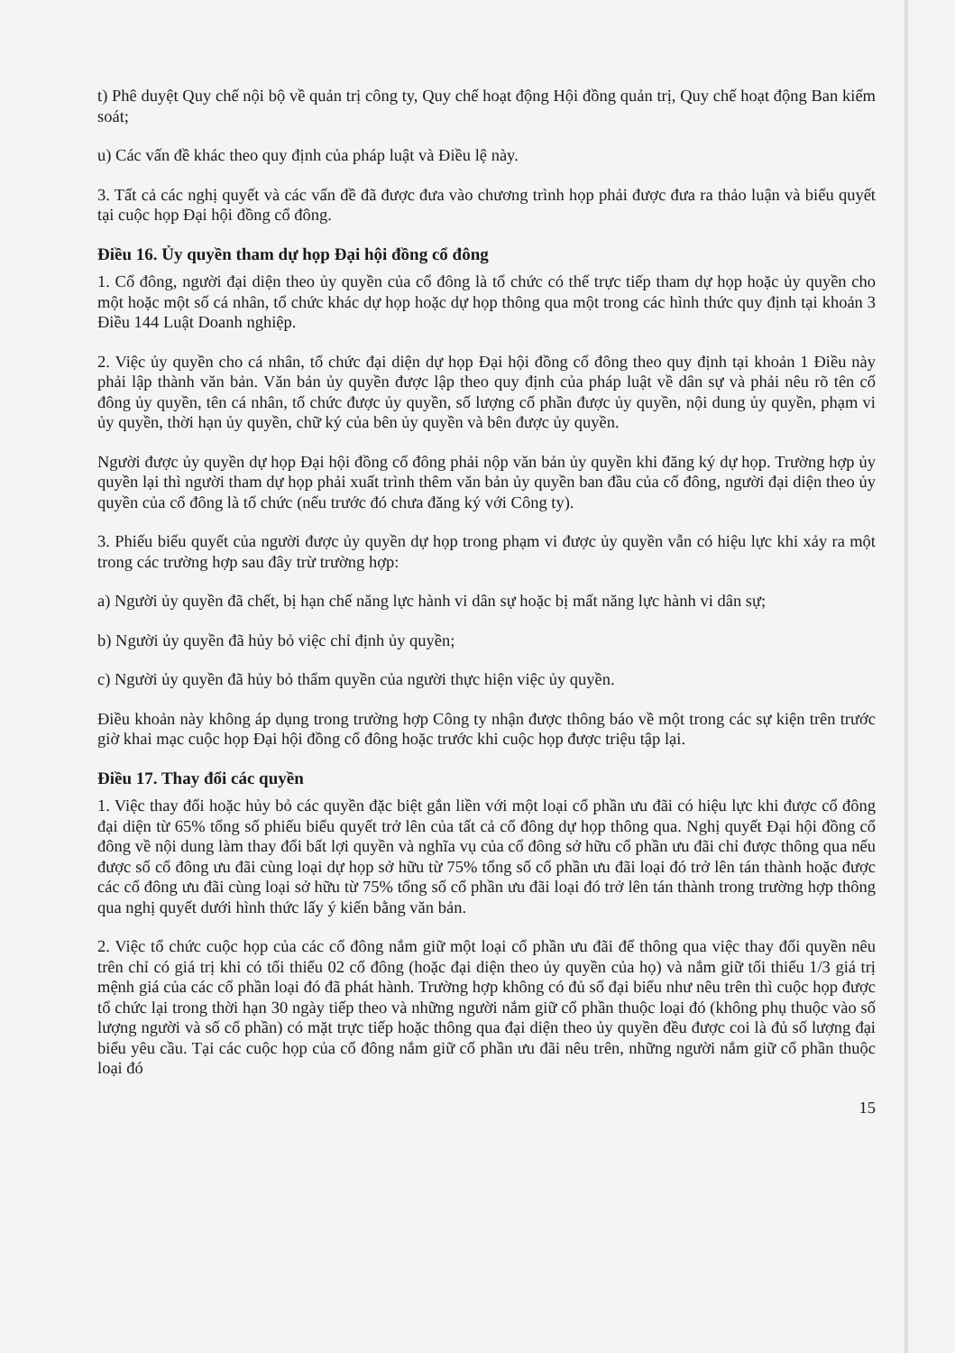t) Phê duyệt Quy chế nội bộ về quản trị công ty, Quy chế hoạt động Hội đồng quản trị, Quy chế hoạt động Ban kiểm soát;
u) Các vấn đề khác theo quy định của pháp luật và Điều lệ này.
3. Tất cả các nghị quyết và các vấn đề đã được đưa vào chương trình họp phải được đưa ra thảo luận và biểu quyết tại cuộc họp Đại hội đồng cổ đông.
Điều 16. Ủy quyền tham dự họp Đại hội đồng cổ đông
1. Cổ đông, người đại diện theo ủy quyền của cổ đông là tổ chức có thể trực tiếp tham dự họp hoặc ủy quyền cho một hoặc một số cá nhân, tổ chức khác dự họp hoặc dự họp thông qua một trong các hình thức quy định tại khoản 3 Điều 144 Luật Doanh nghiệp.
2. Việc ủy quyền cho cá nhân, tổ chức đại diện dự họp Đại hội đồng cổ đông theo quy định tại khoản 1 Điều này phải lập thành văn bản. Văn bản ủy quyền được lập theo quy định của pháp luật về dân sự và phải nêu rõ tên cổ đông ủy quyền, tên cá nhân, tổ chức được ủy quyền, số lượng cổ phần được ủy quyền, nội dung ủy quyền, phạm vi ủy quyền, thời hạn ủy quyền, chữ ký của bên ủy quyền và bên được ủy quyền.
Người được ủy quyền dự họp Đại hội đồng cổ đông phải nộp văn bản ủy quyền khi đăng ký dự họp. Trường hợp ủy quyền lại thì người tham dự họp phải xuất trình thêm văn bản ủy quyền ban đầu của cổ đông, người đại diện theo ủy quyền của cổ đông là tổ chức (nếu trước đó chưa đăng ký với Công ty).
3. Phiếu biểu quyết của người được ủy quyền dự họp trong phạm vi được ủy quyền vẫn có hiệu lực khi xảy ra một trong các trường hợp sau đây trừ trường hợp:
a) Người ủy quyền đã chết, bị hạn chế năng lực hành vi dân sự hoặc bị mất năng lực hành vi dân sự;
b) Người ủy quyền đã hủy bỏ việc chỉ định ủy quyền;
c) Người ủy quyền đã hủy bỏ thẩm quyền của người thực hiện việc ủy quyền.
Điều khoản này không áp dụng trong trường hợp Công ty nhận được thông báo về một trong các sự kiện trên trước giờ khai mạc cuộc họp Đại hội đồng cổ đông hoặc trước khi cuộc họp được triệu tập lại.
Điều 17. Thay đổi các quyền
1. Việc thay đổi hoặc hủy bỏ các quyền đặc biệt gắn liền với một loại cổ phần ưu đãi có hiệu lực khi được cổ đông đại diện từ 65% tổng số phiếu biểu quyết trở lên của tất cả cổ đông dự họp thông qua. Nghị quyết Đại hội đồng cổ đông về nội dung làm thay đổi bất lợi quyền và nghĩa vụ của cổ đông sở hữu cổ phần ưu đãi chỉ được thông qua nếu được số cổ đông ưu đãi cùng loại dự họp sở hữu từ 75% tổng số cổ phần ưu đãi loại đó trở lên tán thành hoặc được các cổ đông ưu đãi cùng loại sở hữu từ 75% tổng số cổ phần ưu đãi loại đó trở lên tán thành trong trường hợp thông qua nghị quyết dưới hình thức lấy ý kiến bằng văn bản.
2. Việc tổ chức cuộc họp của các cổ đông nắm giữ một loại cổ phần ưu đãi để thông qua việc thay đổi quyền nêu trên chỉ có giá trị khi có tối thiểu 02 cổ đông (hoặc đại diện theo ủy quyền của họ) và nắm giữ tối thiểu 1/3 giá trị mệnh giá của các cổ phần loại đó đã phát hành. Trường hợp không có đủ số đại biểu như nêu trên thì cuộc họp được tổ chức lại trong thời hạn 30 ngày tiếp theo và những người nắm giữ cổ phần thuộc loại đó (không phụ thuộc vào số lượng người và số cổ phần) có mặt trực tiếp hoặc thông qua đại diện theo ủy quyền đều được coi là đủ số lượng đại biểu yêu cầu. Tại các cuộc họp của cổ đông nắm giữ cổ phần ưu đãi nêu trên, những người nắm giữ cổ phần thuộc loại đó
15